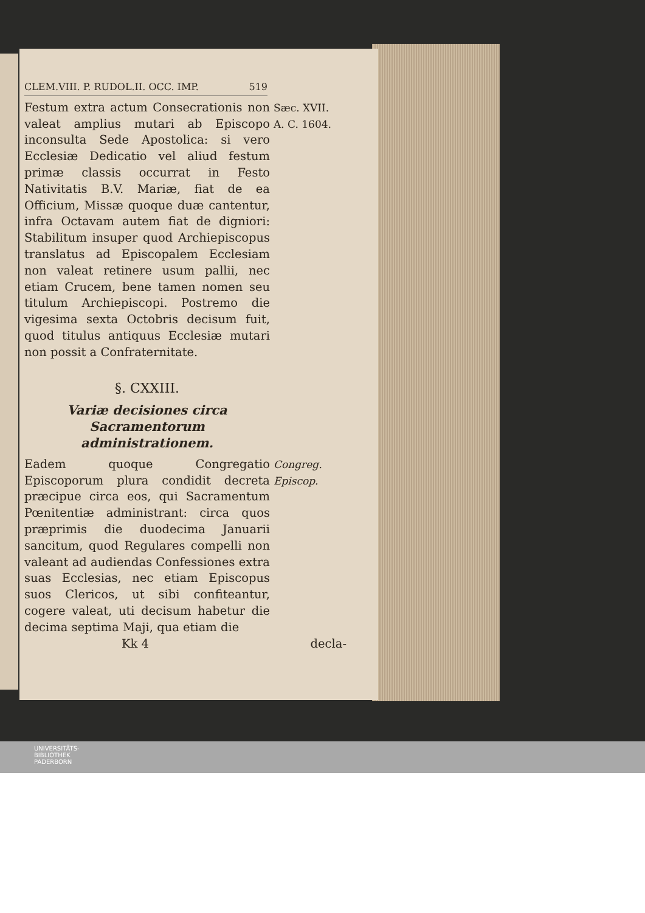CLEM.VIII. P. RUDOL.II. OCC. IMP. 519
Festum extra actum Consecrationis non valeat amplius mutari ab Episcopo inconsulta Sede Apostolica: si vero Ecclesiæ Dedicatio vel aliud festum primæ classis occurrat in Festo Nativitatis B.V. Mariæ, fiat de ea Officium, Missæ quoque duæ cantentur, infra Octavam autem fiat de digniori: Stabilitum insuper quod Archiepiscopus translatus ad Episcopalem Ecclesiam non valeat retinere usum pallii, nec etiam Crucem, bene tamen nomen seu titulum Archiepiscopi. Postremo die vigesima sexta Octobris decisum fuit, quod titulus antiquus Ecclesiæ mutari non possit a Confraternitate.
Sæc. XVII.
A. C. 1604.
§. CXXIII.
Variæ decisiones circa Sacramentorum administrationem.
Eadem quoque Congregatio Episcoporum plura condidit decreta præcipue circa eos, qui Sacramentum Pœnitentiæ administrant: circa quos præprimis die duodecima Januarii sancitum, quod Regulares compelli non valeant ad audiendas Confessiones extra suas Ecclesias, nec etiam Episcopus suos Clericos, ut sibi confiteantur, cogere valeat, uti decisum habetur die decima septima Maji, qua etiam die
Congreg. Episcop.
Kk 4 decla-
UNIVERSITÄTS-
BIBLIOTHEK
PADERBORN